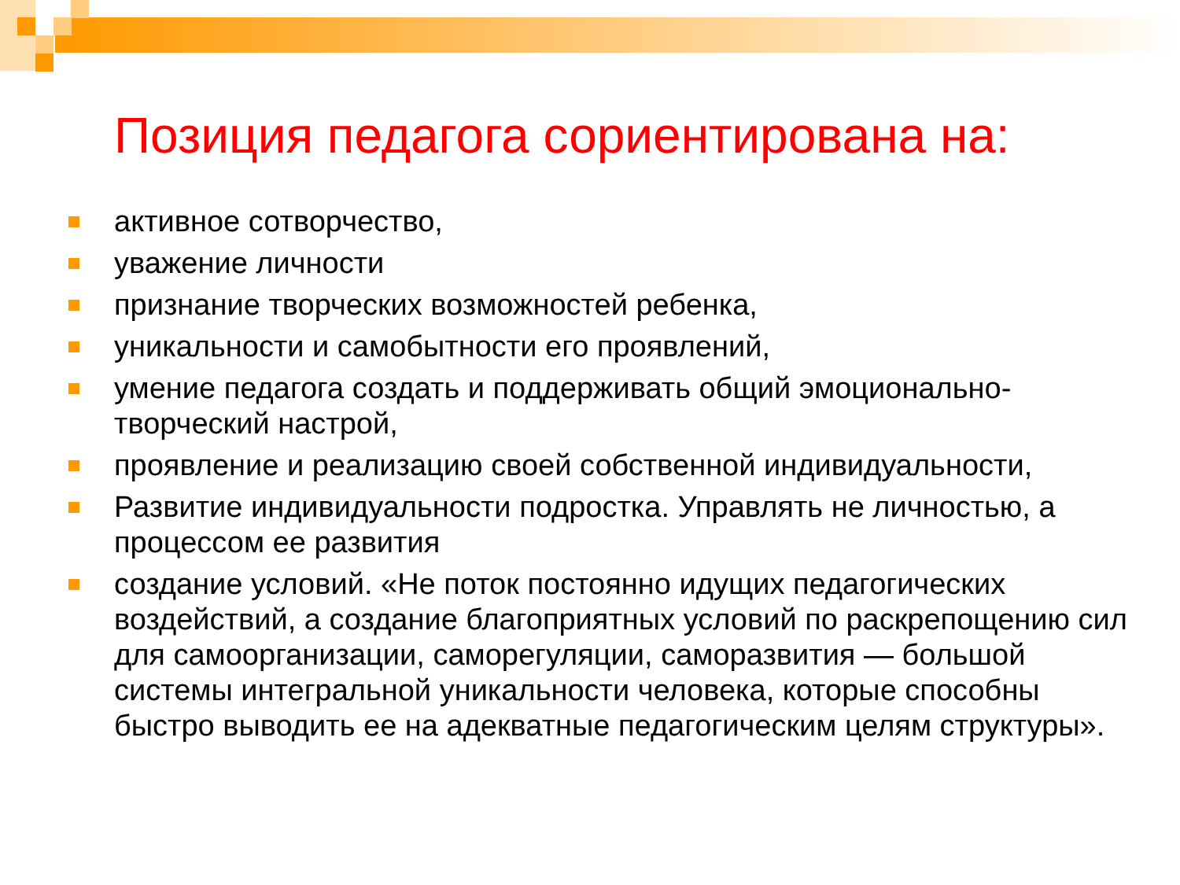Позиция педагога сориентирована на:
активное сотворчество,
уважение личности
признание творческих возможностей ребенка,
уникальности и самобытности его проявлений,
умение педагога создать и поддерживать общий эмоционально-творческий настрой,
проявление и реализацию своей собственной индивидуальности,
Развитие индивидуальности подростка. Управлять не личностью, а процессом ее развития
создание условий. «Не поток постоянно идущих педагогических воздействий, а создание благоприятных условий по раскрепощению сил для самоорганизации, саморегуляции, саморазвития — большой системы интегральной уникальности человека, которые способны быстро выводить ее на адекватные педагогическим целям структуры».